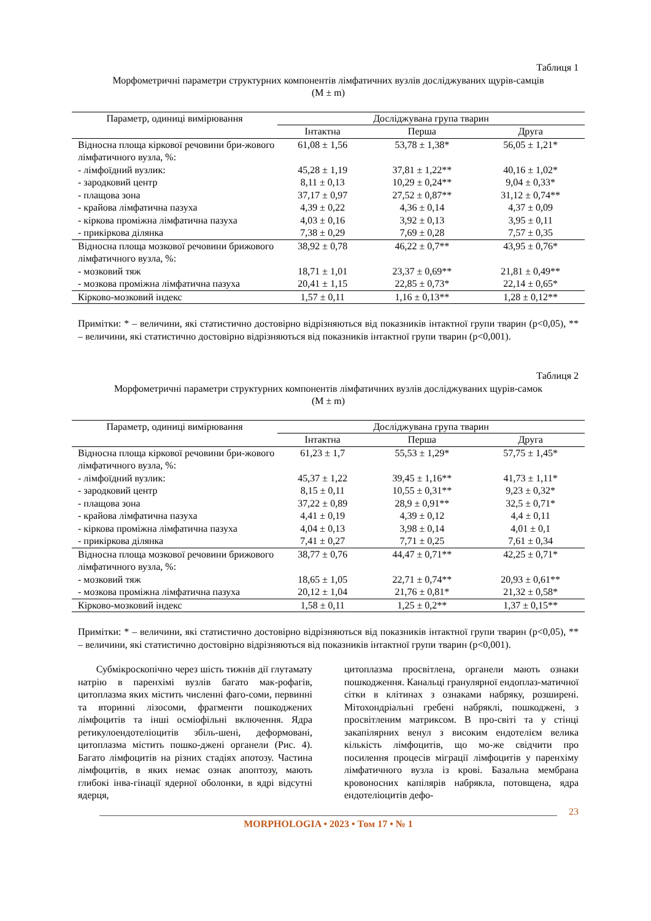Таблиця 1
Морфометричні параметри структурних компонентів лімфатичних вузлів досліджуваних щурів-самців
(M ± m)
| Параметр, одиниці вимірювання | Досліджувана група тварин | | |
| --- | --- | --- | --- |
| | Інтактна | Перша | Друга |
| Відносна площа кіркової речовини бри-жового лімфатичного вузла, %: | 61,08 ± 1,56 | 53,78 ± 1,38* | 56,05 ± 1,21* |
| - лімфоїдний вузлик: | 45,28 ± 1,19 | 37,81 ± 1,22** | 40,16 ± 1,02* |
| - зародковий центр | 8,11 ± 0,13 | 10,29 ± 0,24** | 9,04 ± 0,33* |
| - плащова зона | 37,17 ± 0,97 | 27,52 ± 0,87** | 31,12 ± 0,74** |
| - крайова лімфатична пазуха | 4,39 ± 0,22 | 4,36 ± 0,14 | 4,37 ± 0,09 |
| - кіркова проміжна лімфатична пазуха | 4,03 ± 0,16 | 3,92 ± 0,13 | 3,95 ± 0,11 |
| - прикіркова ділянка | 7,38 ± 0,29 | 7,69 ± 0,28 | 7,57 ± 0,35 |
| Відносна площа мозкової речовини брижового лімфатичного вузла, %: | 38,92 ± 0,78 | 46,22 ± 0,7** | 43,95 ± 0,76* |
| - мозковий тяж | 18,71 ± 1,01 | 23,37 ± 0,69** | 21,81 ± 0,49** |
| - мозкова проміжна лімфатична пазуха | 20,41 ± 1,15 | 22,85 ± 0,73* | 22,14 ± 0,65* |
| Кірково-мозковий індекс | 1,57 ± 0,11 | 1,16 ± 0,13** | 1,28 ± 0,12** |
Примітки: * – величини, які статистично достовірно відрізняються від показників інтактної групи тварин (p<0,05), ** – величини, які статистично достовірно відрізняються від показників інтактної групи тварин (p<0,001).
Таблиця 2
Морфометричні параметри структурних компонентів лімфатичних вузлів досліджуваних щурів-самок
(M ± m)
| Параметр, одиниці вимірювання | Досліджувана група тварин | | |
| --- | --- | --- | --- |
| | Інтактна | Перша | Друга |
| Відносна площа кіркової речовини бри-жового лімфатичного вузла, %: | 61,23 ± 1,7 | 55,53 ± 1,29* | 57,75 ± 1,45* |
| - лімфоїдний вузлик: | 45,37 ± 1,22 | 39,45 ± 1,16** | 41,73 ± 1,11* |
| - зародковий центр | 8,15 ± 0,11 | 10,55 ± 0,31** | 9,23 ± 0,32* |
| - плащова зона | 37,22 ± 0,89 | 28,9 ± 0,91** | 32,5 ± 0,71* |
| - крайова лімфатична пазуха | 4,41 ± 0,19 | 4,39 ± 0,12 | 4,4 ± 0,11 |
| - кіркова проміжна лімфатична пазуха | 4,04 ± 0,13 | 3,98 ± 0,14 | 4,01 ± 0,1 |
| - прикіркова ділянка | 7,41 ± 0,27 | 7,71 ± 0,25 | 7,61 ± 0,34 |
| Відносна площа мозкової речовини брижового лімфатичного вузла, %: | 38,77 ± 0,76 | 44,47 ± 0,71** | 42,25 ± 0,71* |
| - мозковий тяж | 18,65 ± 1,05 | 22,71 ± 0,74** | 20,93 ± 0,61** |
| - мозкова проміжна лімфатична пазуха | 20,12 ± 1,04 | 21,76 ± 0,81* | 21,32 ± 0,58* |
| Кірково-мозковий індекс | 1,58 ± 0,11 | 1,25 ± 0,2** | 1,37 ± 0,15** |
Примітки: * – величини, які статистично достовірно відрізняються від показників інтактної групи тварин (p<0,05), ** – величини, які статистично достовірно відрізняються від показників інтактної групи тварин (p<0,001).
Субмікроскопічно через шість тижнів дії глутамату натрію в паренхімі вузлів багато мак-рофагів, цитоплазма яких містить численні фаго-соми, первинні та вторинні лізосоми, фрагменти пошкоджених лімфоцитів та інші осміофільні включення. Ядра ретикулоендотеліоцитів збіль-шені, деформовані, цитоплазма містить пошко-джені органели (Рис. 4). Багато лімфоцитів на різних стадіях апотозу. Частина лімфоцитів, в яких немає ознак апоптозу, мають глибокі інва-гінації ядерної оболонки, в ядрі відсутні ядерця,
цитоплазма просвітлена, органели мають ознаки пошкодження. Канальці гранулярної ендоплаз-матичної сітки в клітинах з ознаками набряку, розширені. Мітохондріальні гребені набряклі, пошкоджені, з просвітленим матриксом. В про-світі та у стінці закапілярних венул з високим ендотелієм велика кількість лімфоцитів, що мо-же свідчити про посилення процесів міграції лімфоцитів у паренхіму лімфатичного вузла із крові. Базальна мембрана кровоносних капілярів набрякла, потовщена, ядра ендотеліоцитів дефо-
23
MORPHOLOGIA • 2023 • Том 17 • № 1